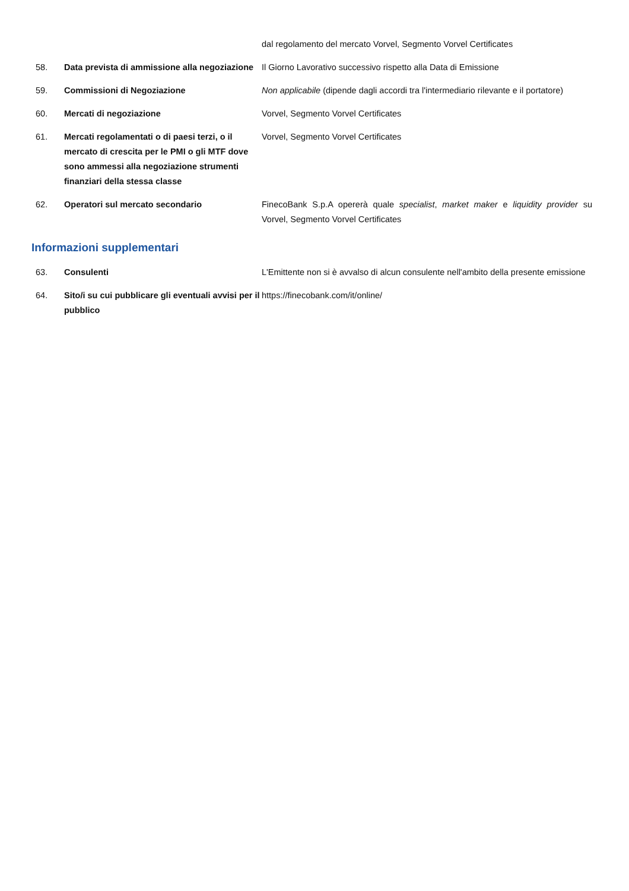dal regolamento del mercato Vorvel, Segmento Vorvel Certificates
58. Data prevista di ammissione alla negoziazione
Il Giorno Lavorativo successivo rispetto alla Data di Emissione
59. Commissioni di Negoziazione Non applicabile (dipende dagli accordi tra l'intermediario rilevante e il portatore)
60. Mercati di negoziazione Vorvel, Segmento Vorvel Certificates
61. Mercati regolamentati o di paesi terzi, o il mercato di crescita per le PMI o gli MTF dove sono ammessi alla negoziazione strumenti finanziari della stessa classe
Vorvel, Segmento Vorvel Certificates
62. Operatori sul mercato secondario FinecoBank S.p.A opererà quale specialist, market maker e liquidity provider su Vorvel, Segmento Vorvel Certificates
Informazioni supplementari
63. Consulenti L'Emittente non si è avvalso di alcun consulente nell'ambito della presente emissione
64. Sito/i su cui pubblicare gli eventuali avvisi per il pubblico
https://finecobank.com/it/online/